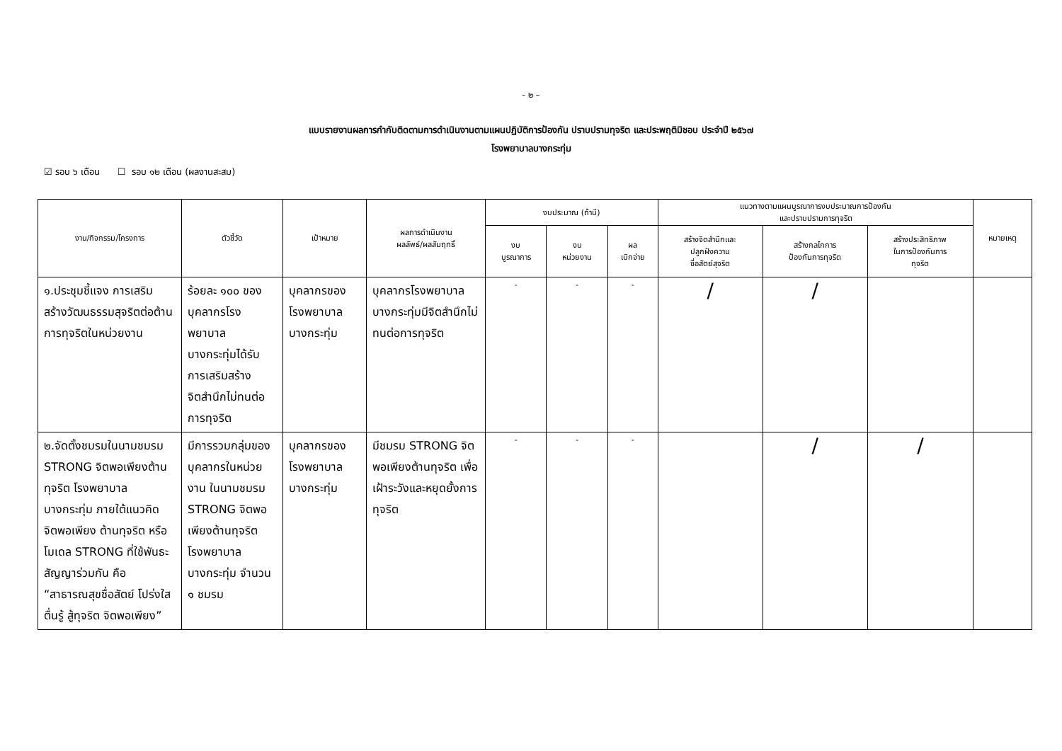- ๒ –
แบบรายงานผลการกำกับติดตามการดำเนินงานตามแผนปฏิบัติการป้องกัน ปราบปรามทุจริต และประพฤติมิชอบ ประจำปี ๒๕๖๗
โรงพยาบาลบางกระทุ่ม
☑ รอบ ๖ เดือน ☐ รอบ ๑๒ เดือน (ผลงานสะสม)
| งาน/กิจกรรม/โครงการ | ตัวชี้วัด | เป้าหมาย | ผลการดำเนินงาน ผลลัพธ์/ผลสัมฤทธิ์ | งบประมาณ (ถ้ามี) | | | แนวทางตามแผนบูรณาการงบประมาณการป้องกัน และปราบปรามการทุจริต | | | หมายเหตุ |
| --- | --- | --- | --- | --- | --- | --- | --- | --- | --- | --- |
| | | | | งบ บูรณาการ | งบ หน่วยงาน | ผล เบิกจ่าย | สร้างจิตสำนึกและ ปลูกฝังความ ซื่อสัตย์สุจริต | สร้างกลไกการ ป้องกันการทุจริต | สร้างประสิทธิภาพ ในการป้องกันการ ทุจริต | |
| ๑.ประชุมชี้แจง การเสริมสร้างวัฒนธรรมสุจริตต่อต้านการทุจริตในหน่วยงาน | ร้อยละ ๑๐๐ ของบุคลากรโรงพยาบาล บางกระทุ่มได้รับการเสริมสร้างจิตสำนึกไม่ทนต่อการทุจริต | บุคลากรของโรงพยาบาลบางกระทุ่ม | บุคลากรโรงพยาบาลบางกระทุ่มมีจิตสำนึกไม่ทนต่อการทุจริต | - | - | - | / | / | | |
| ๒.จัดตั้งชมรมในนามชมรม STRONG จิตพอเพียงต้านทุจริต โรงพยาบาลบางกระทุ่ม ภายใต้แนวคิด จิตพอเพียง ต้านทุจริต หรือโมเดล STRONG ที่ใช้พันธะสัญญาร่วมกัน คือ “สาธารณสุขซื่อสัตย์ โปร่งใส ตื่นรู้ สู้ทุจริต จิตพอเพียง” | มีการรวมกลุ่มของบุคลากรในหน่วยงาน ในนามชมรม STRONG จิตพอเพียงต้านทุจริต โรงพยาบาลบางกระทุ่ม จำนวน ๑ ชมรม | บุคลากรของโรงพยาบาลบางกระทุ่ม | มีชมรม STRONG จิตพอเพียงต้านทุจริต เพื่อเฝ้าระวังและหยุดยั้งการทุจริต | - | - | - | | / | / | |